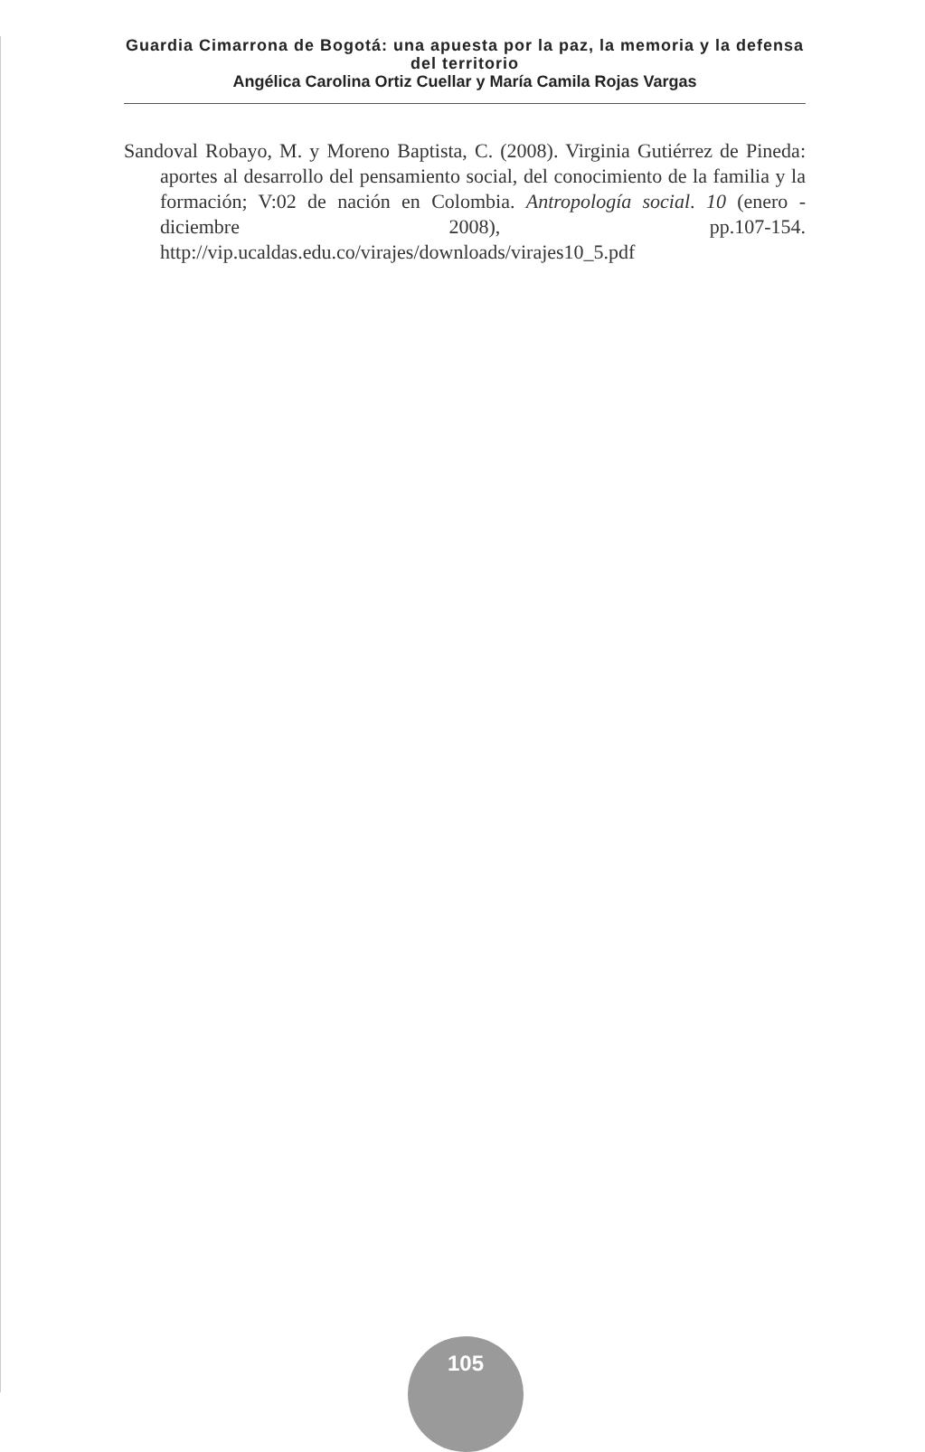Guardia Cimarrona de Bogotá: una apuesta por la paz, la memoria y la defensa del territorio
Angélica Carolina Ortiz Cuellar y María Camila Rojas Vargas
Sandoval Robayo, M. y Moreno Baptista, C. (2008). Virginia Gutiérrez de Pineda: aportes al desarrollo del pensamiento social, del conocimiento de la familia y la formación; V:02 de nación en Colombia. Antropología social. 10 (enero - diciembre 2008), pp.107-154. http://vip.ucaldas.edu.co/virajes/downloads/virajes10_5.pdf
105